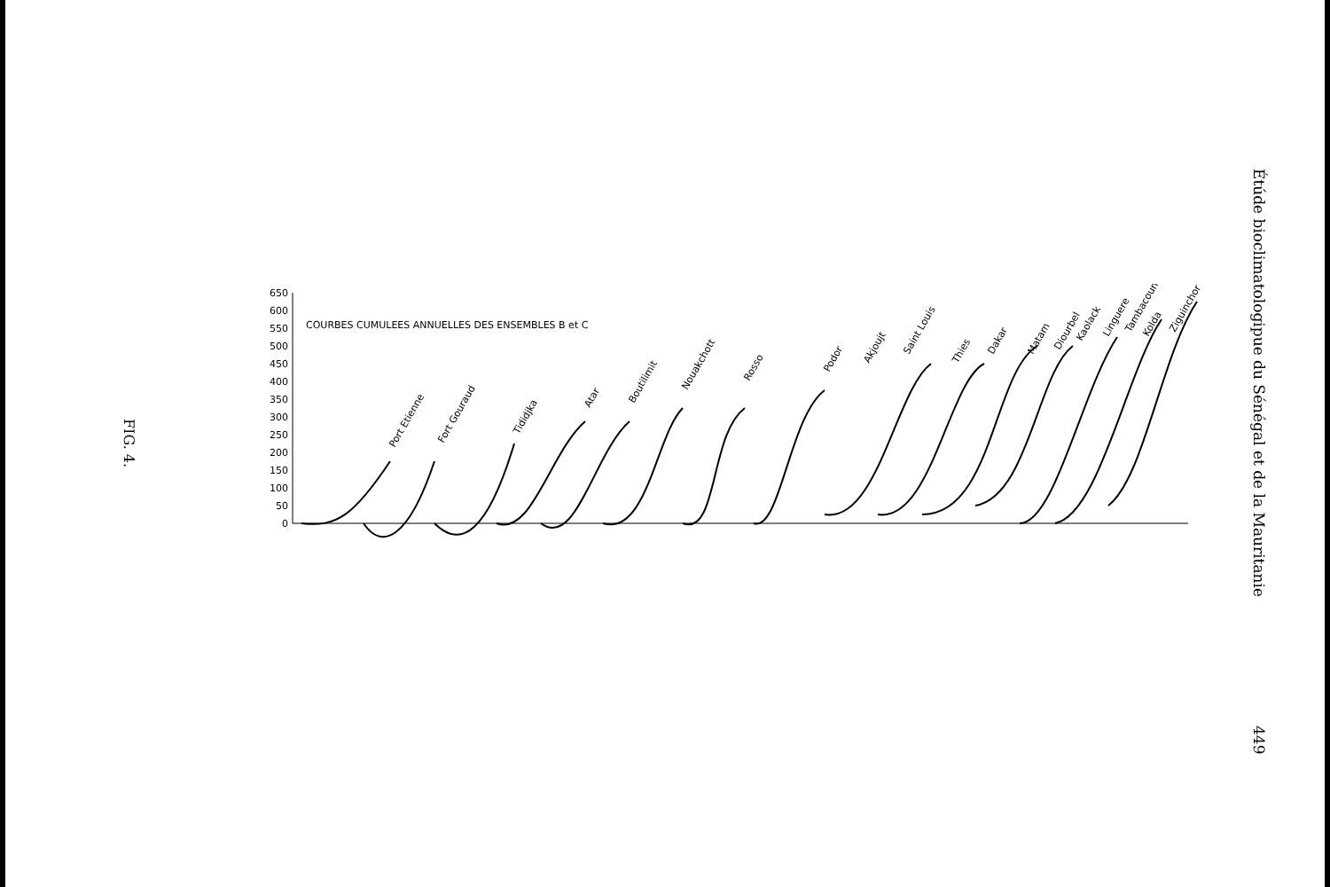FIG. 4.
650
600
550
500
450
400
350
300
250
200
150
100
50
0
COURBES CUMULEES ANNUELLES DES ENSEMBLES B et C
Port Etienne
Fort Gouraud
Tididjka
Atar
Boutilimit
Nouakchott
Rosso
Podor
Akjoujt
Saint Louis
Thies
Dakar
Matam
Diourbel
Kaolack
Linguere
Tambacounda
Kolda
Ziguinchor
Étúde bioclimatologipue du Sénégal et de la Mauritanie
449